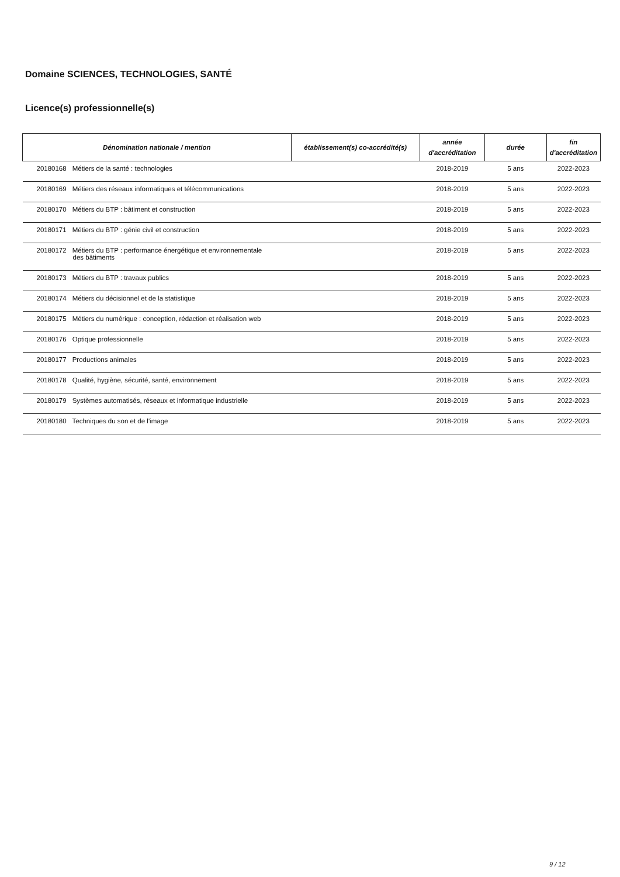Domaine SCIENCES, TECHNOLOGIES, SANTÉ
Licence(s) professionnelle(s)
| Dénomination nationale / mention | établissement(s) co-accrédité(s) | année d'accréditation | durée | fin d'accréditation |
| --- | --- | --- | --- | --- |
| 20180168 Métiers de la santé : technologies | | 2018-2019 | 5 ans | 2022-2023 |
| 20180169 Métiers des réseaux informatiques et télécommunications | | 2018-2019 | 5 ans | 2022-2023 |
| 20180170 Métiers du BTP : bâtiment et construction | | 2018-2019 | 5 ans | 2022-2023 |
| 20180171 Métiers du BTP : génie civil et construction | | 2018-2019 | 5 ans | 2022-2023 |
| 20180172 Métiers du BTP : performance énergétique et environnementale des bâtiments | | 2018-2019 | 5 ans | 2022-2023 |
| 20180173 Métiers du BTP : travaux publics | | 2018-2019 | 5 ans | 2022-2023 |
| 20180174 Métiers du décisionnel et de la statistique | | 2018-2019 | 5 ans | 2022-2023 |
| 20180175 Métiers du numérique : conception, rédaction et réalisation web | | 2018-2019 | 5 ans | 2022-2023 |
| 20180176 Optique professionnelle | | 2018-2019 | 5 ans | 2022-2023 |
| 20180177 Productions animales | | 2018-2019 | 5 ans | 2022-2023 |
| 20180178 Qualité, hygiène, sécurité, santé, environnement | | 2018-2019 | 5 ans | 2022-2023 |
| 20180179 Systèmes automatisés, réseaux et informatique industrielle | | 2018-2019 | 5 ans | 2022-2023 |
| 20180180 Techniques du son et de l'image | | 2018-2019 | 5 ans | 2022-2023 |
9 / 12